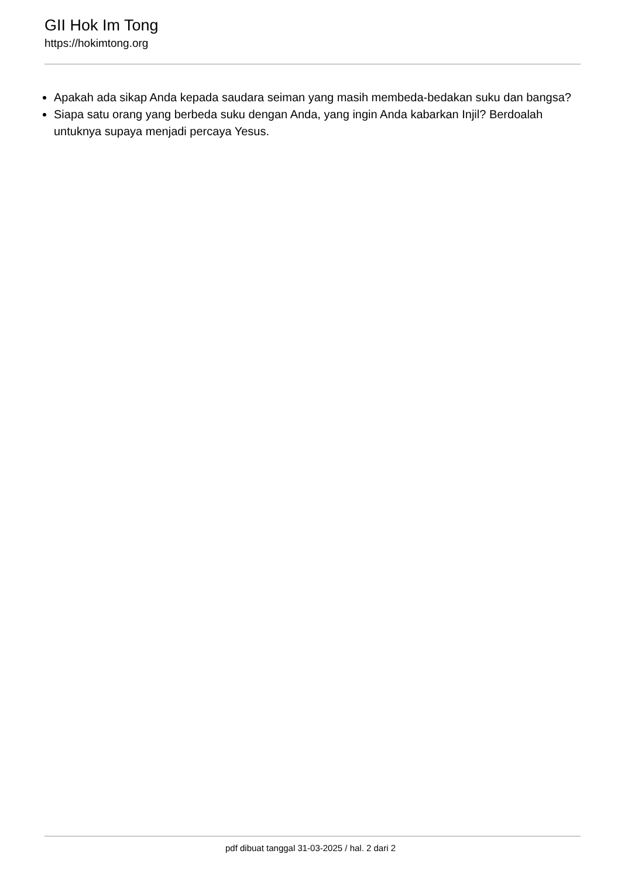GII Hok Im Tong
https://hokimtong.org
Apakah ada sikap Anda kepada saudara seiman yang masih membeda-bedakan suku dan bangsa?
Siapa satu orang yang berbeda suku dengan Anda, yang ingin Anda kabarkan Injil? Berdoalah untuknya supaya menjadi percaya Yesus.
pdf dibuat tanggal 31-03-2025 / hal. 2 dari 2